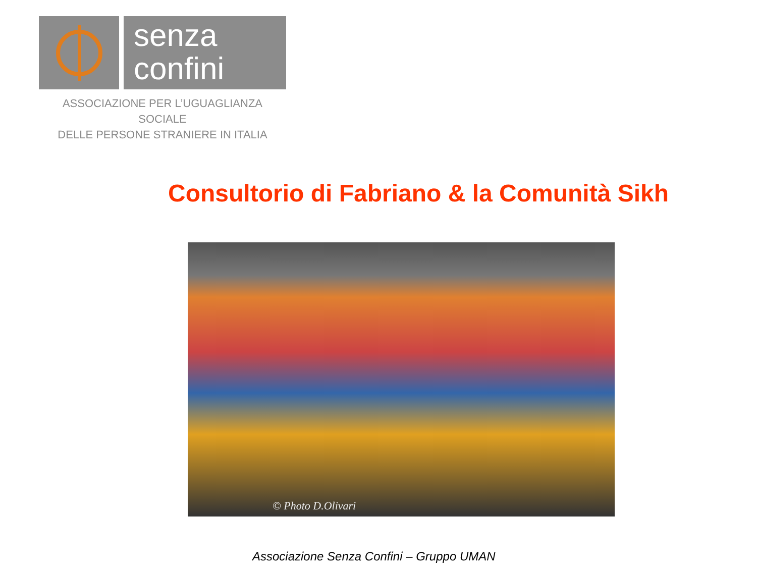senza
confini
ASSOCIAZIONE PER L’UGUAGLIANZA SOCIALE
DELLE PERSONE STRANIERE IN ITALIA
Consultorio di Fabriano & la Comunità Sikh
© Photo D.Olivari
Associazione Senza Confini – Gruppo UMAN